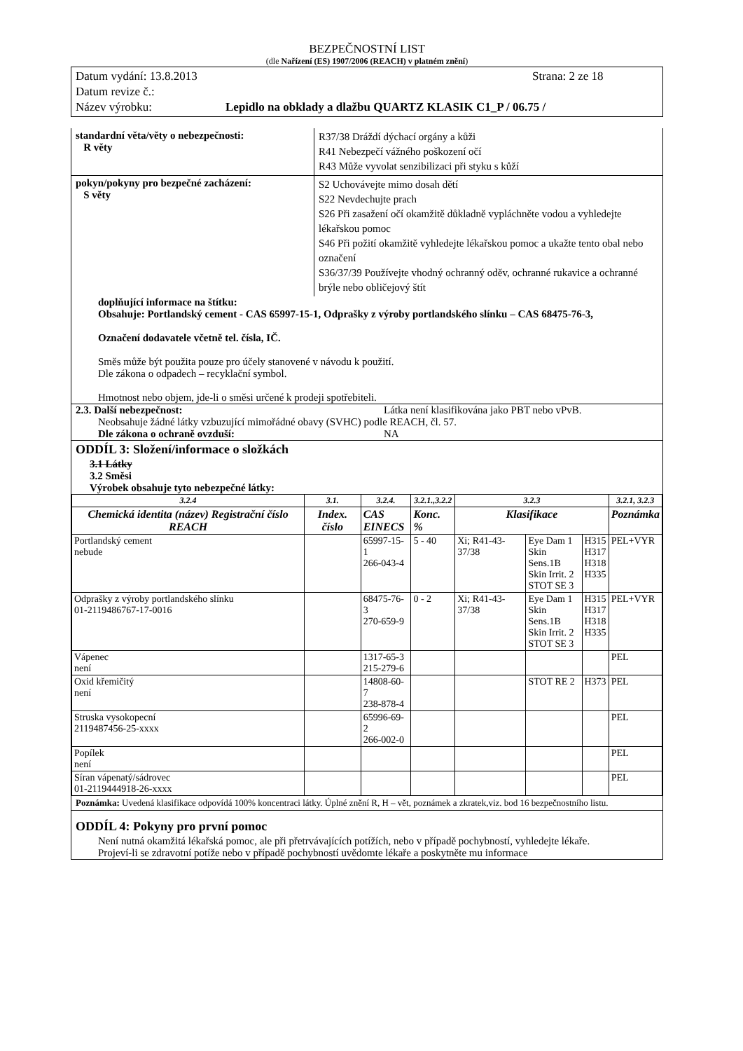BEZPEČNOSTNÍ LIST
(dle Nařízení (ES) 1907/2006 (REACH) v platném znění)
Datum vydání: 13.8.2013 Strana: 2 ze 18
Datum revize č.:
Název výrobku: Lepidlo na obklady a dlažbu QUARTZ KLASIK C1_P / 06.75 /
standardní věta/věty o nebezpečnosti:
R věty
R37/38 Dráždí dýchací orgány a kůži
R41 Nebezpečí vážného poškození očí
R43 Může vyvolat senzibilizaci při styku s kůží
pokyn/pokyny pro bezpečné zacházení:
S věty
S2 Uchovávejte mimo dosah dětí
S22 Nevdechujte prach
S26 Při zasažení očí okamžitě důkladně vypláchněte vodou a vyhledejte lékařskou pomoc
S46 Při požití okamžitě vyhledejte lékařskou pomoc a ukažte tento obal nebo označení
S36/37/39 Používejte vhodný ochranný oděv, ochranné rukavice a ochranné brýle nebo obličejový štít
doplňující informace na štítku:
Obsahuje: Portlandský cement - CAS 65997-15-1, Odprašky z výroby portlandského slínku – CAS 68475-76-3,
Označení dodavatele včetně tel. čísla, IČ.
Směs může být použita pouze pro účely stanovené v návodu k použití.
Dle zákona o odpadech – recyklační symbol.
Hmotnost nebo objem, jde-li o směsi určené k prodeji spotřebiteli.
2.3. Další nebezpečnost: Látka není klasifikována jako PBT nebo vPvB.
Neobsahuje žádné látky vzbuzující mimořádné obavy (SVHC) podle REACH, čl. 57.
Dle zákona o ochraně ovzduší: NA
ODDÍL 3: Složení/informace o složkách
3.1 Látky
3.2 Směsi
Výrobek obsahuje tyto nebezpečné látky:
| 3.2.4 | 3.1. | 3.2.4. | 3.2.1.,3.2.2 | 3.2.3 | | | 3.2.1, 3.2.3 |
| --- | --- | --- | --- | --- | --- | --- | --- |
| Chemická identita (název) Registrační číslo REACH | Index. číslo | CAS EINECS | Konc. % | Klasifikace | | | Poznámka |
| Portlandský cement nebude | | 65997-15-1 266-043-4 | 5 - 40 | Xi; R41-43-37/38 | Eye Dam 1 Skin Sens.1B Skin Irrit. 2 STOT SE 3 | H315 H317 H318 H335 | PEL+VYR |
| Odprašky z výroby portlandského slínku 01-2119486767-17-0016 | | 68475-76-3 270-659-9 | 0 - 2 | Xi; R41-43-37/38 | Eye Dam 1 Skin Sens.1B Skin Irrit. 2 STOT SE 3 | H315 H317 H318 H335 | PEL+VYR |
| Vápenec není | | 1317-65-3 215-279-6 | | | | | PEL |
| Oxid křemičitý není | | 14808-60-7 238-878-4 | | | STOT RE 2 | H373 | PEL |
| Struska vysokopecní 2119487456-25-xxxx | | 65996-69-2 266-002-0 | | | | | PEL |
| Popílek není | | | | | | | PEL |
| Síran vápenatý/sádrovec 01-2119444918-26-xxxx | | | | | | | PEL |
Poznámka: Uvedená klasifikace odpovídá 100% koncentraci látky. Úplné znění R, H – vět, poznámek a zkratek,viz. bod 16 bezpečnostního listu.
ODDÍL 4: Pokyny pro první pomoc
Není nutná okamžitá lékařská pomoc, ale při přetrvávajících potížích, nebo v případě pochybností, vyhledejte lékaře.
Projeví-li se zdravotní potíže nebo v případě pochybností uvědomte lékaře a poskytněte mu informace